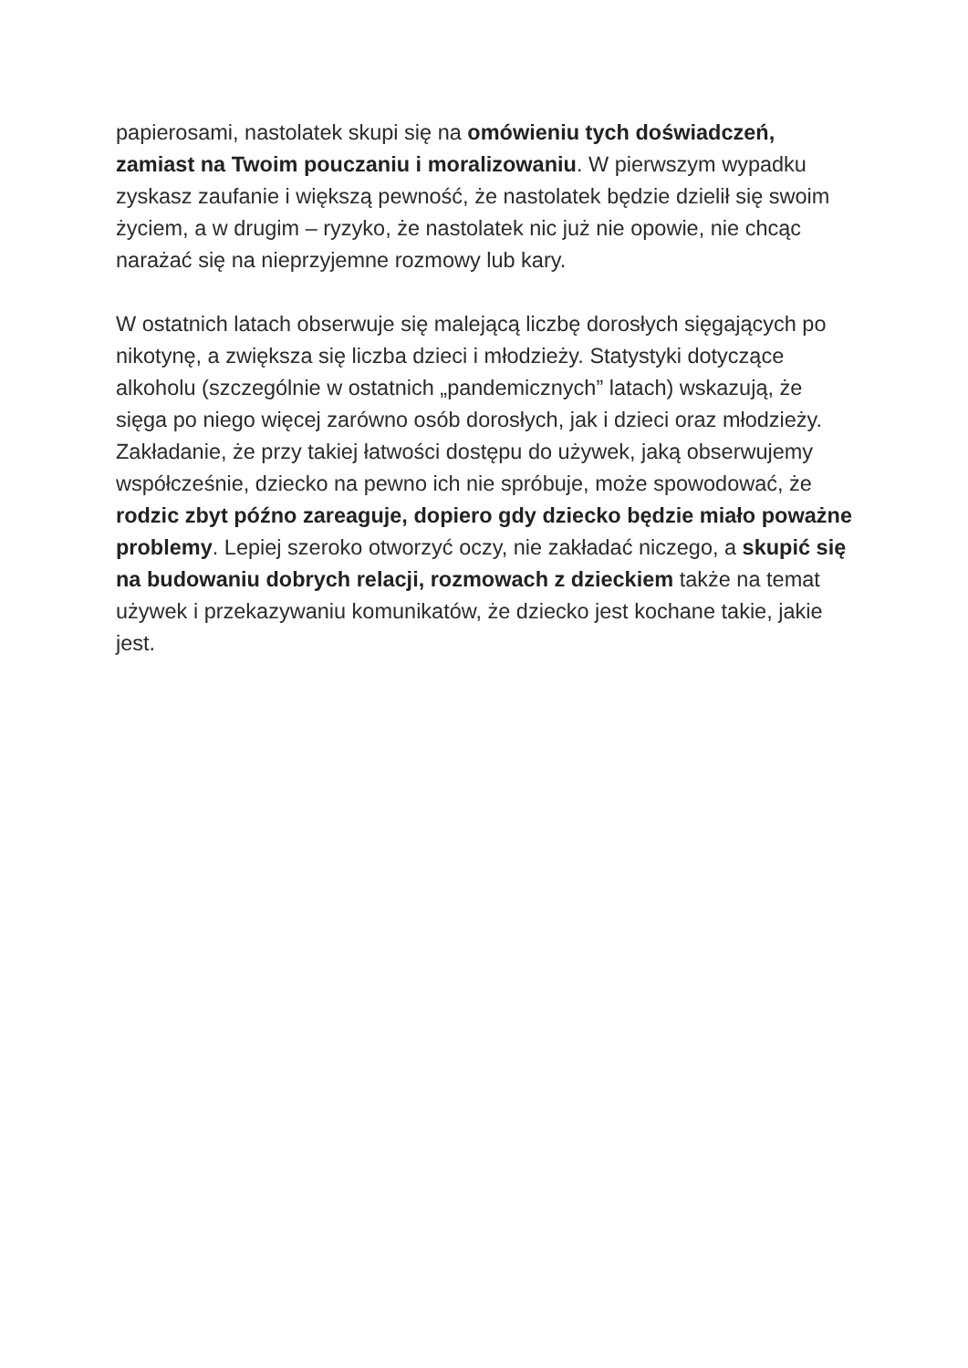papierosami, nastolatek skupi się na omówieniu tych doświadczeń, zamiast na Twoim pouczaniu i moralizowaniu. W pierwszym wypadku zyskasz zaufanie i większą pewność, że nastolatek będzie dzielił się swoim życiem, a w drugim – ryzyko, że nastolatek nic już nie opowie, nie chcąc narażać się na nieprzyjemne rozmowy lub kary.
W ostatnich latach obserwuje się malejącą liczbę dorosłych sięgających po nikotynę, a zwiększa się liczba dzieci i młodzieży. Statystyki dotyczące alkoholu (szczególnie w ostatnich „pandemicznych” latach) wskazują, że sięga po niego więcej zarówno osób dorosłych, jak i dzieci oraz młodzieży. Zakładanie, że przy takiej łatwości dostępu do używek, jaką obserwujemy współcześnie, dziecko na pewno ich nie spróbuje, może spowodować, że rodzic zbyt późno zareaguje, dopiero gdy dziecko będzie miało poważne problemy. Lepiej szeroko otworzyć oczy, nie zakładać niczego, a skupić się na budowaniu dobrych relacji, rozmowach z dzieckiem także na temat używek i przekazywaniu komunikatów, że dziecko jest kochane takie, jakie jest.